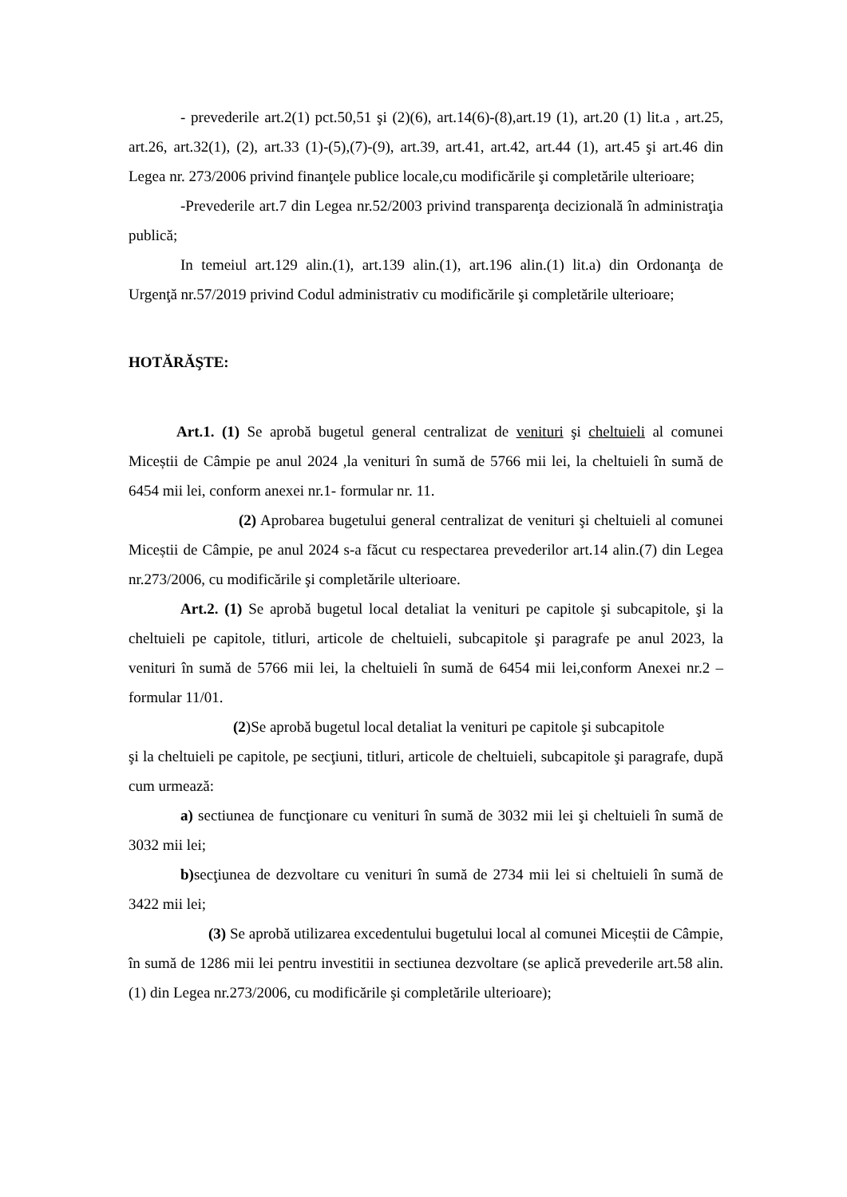- prevederile art.2(1) pct.50,51 şi (2)(6), art.14(6)-(8),art.19 (1), art.20 (1) lit.a , art.25, art.26, art.32(1), (2), art.33 (1)-(5),(7)-(9), art.39, art.41, art.42, art.44 (1), art.45 şi art.46 din Legea nr. 273/2006 privind finanţele publice locale,cu modificările şi completările ulterioare;
-Prevederile art.7 din Legea nr.52/2003 privind transparenţa decizională în administraţia publică;
In temeiul art.129 alin.(1), art.139 alin.(1), art.196 alin.(1) lit.a) din Ordonanţa de Urgenţă nr.57/2019 privind Codul administrativ cu modificările şi completările ulterioare;
HOTĂRĂŞTE:
Art.1. (1) Se aprobă bugetul general centralizat de venituri şi cheltuieli al comunei Miceștii de Câmpie pe anul 2024 ,la venituri în sumă de 5766 mii lei, la cheltuieli în sumă de 6454 mii lei, conform anexei nr.1- formular nr. 11.
(2) Aprobarea bugetului general centralizat de venituri şi cheltuieli al comunei Miceștii de Câmpie, pe anul 2024 s-a făcut cu respectarea prevederilor art.14 alin.(7) din Legea nr.273/2006, cu modificările şi completările ulterioare.
Art.2. (1) Se aprobă bugetul local detaliat la venituri pe capitole şi subcapitole, şi la cheltuieli pe capitole, titluri, articole de cheltuieli, subcapitole şi paragrafe pe anul 2023, la venituri în sumă de 5766 mii lei, la cheltuieli în sumă de 6454 mii lei,conform Anexei nr.2 – formular 11/01.
(2)Se aprobă bugetul local detaliat la venituri pe capitole şi subcapitole
şi la cheltuieli pe capitole, pe secţiuni, titluri, articole de cheltuieli, subcapitole şi paragrafe, după cum urmează:
a) sectiunea de funcţionare cu venituri în sumă de 3032 mii lei şi cheltuieli în sumă de 3032 mii lei;
b) secţiunea de dezvoltare cu venituri în sumă de 2734 mii lei si cheltuieli în sumă de 3422 mii lei;
(3) Se aprobă utilizarea excedentului bugetului local al comunei Miceștii de Câmpie, în sumă de 1286 mii lei pentru investitii in sectiunea dezvoltare (se aplică prevederile art.58 alin.(1) din Legea nr.273/2006, cu modificările şi completările ulterioare);